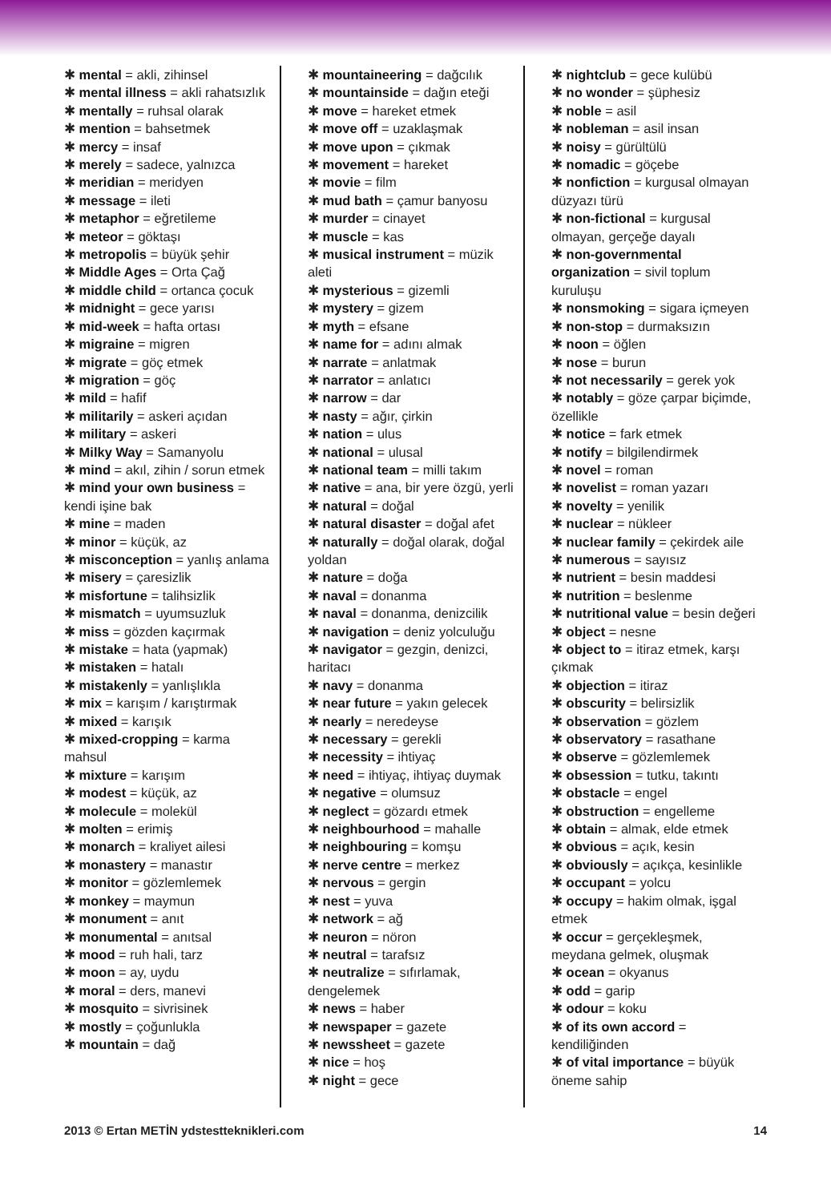✱ mental = akli, zihinsel
✱ mental illness = akli rahatsızlık
✱ mentally = ruhsal olarak
✱ mention = bahsetmek
✱ mercy = insaf
✱ merely = sadece, yalnızca
✱ meridian = meridyen
✱ message = ileti
✱ metaphor = eğretileme
✱ meteor = göktaşı
✱ metropolis = büyük şehir
✱ Middle Ages = Orta Çağ
✱ middle child = ortanca çocuk
✱ midnight = gece yarısı
✱ mid-week = hafta ortası
✱ migraine = migren
✱ migrate = göç etmek
✱ migration = göç
✱ mild = hafif
✱ militarily = askeri açıdan
✱ military = askeri
✱ Milky Way = Samanyolu
✱ mind = akıl, zihin / sorun etmek
✱ mind your own business = kendi işine bak
✱ mine = maden
✱ minor = küçük, az
✱ misconception = yanlış anlama
✱ misery = çaresizlik
✱ misfortune = talihsizlik
✱ mismatch = uyumsuzluk
✱ miss = gözden kaçırmak
✱ mistake = hata (yapmak)
✱ mistaken = hatalı
✱ mistakenly = yanlışlıkla
✱ mix = karışım / karıştırmak
✱ mixed = karışık
✱ mixed-cropping = karma mahsul
✱ mixture = karışım
✱ modest = küçük, az
✱ molecule = molekül
✱ molten = erimiş
✱ monarch = kraliyet ailesi
✱ monastery = manastır
✱ monitor = gözlemlemek
✱ monkey = maymun
✱ monument = anıt
✱ monumental = anıtsal
✱ mood = ruh hali, tarz
✱ moon = ay, uydu
✱ moral = ders, manevi
✱ mosquito = sivrisinek
✱ mostly = çoğunlukla
✱ mountain = dağ
✱ mountaineering = dağcılık
✱ mountainside = dağın eteği
✱ move = hareket etmek
✱ move off = uzaklaşmak
✱ move upon = çıkmak
✱ movement = hareket
✱ movie = film
✱ mud bath = çamur banyosu
✱ murder = cinayet
✱ muscle = kas
✱ musical instrument = müzik aleti
✱ mysterious = gizemli
✱ mystery = gizem
✱ myth = efsane
✱ name for = adını almak
✱ narrate = anlatmak
✱ narrator = anlatıcı
✱ narrow = dar
✱ nasty = ağır, çirkin
✱ nation = ulus
✱ national = ulusal
✱ national team = milli takım
✱ native = ana, bir yere özgü, yerli
✱ natural = doğal
✱ natural disaster = doğal afet
✱ naturally = doğal olarak, doğal yoldan
✱ nature = doğa
✱ naval = donanma
✱ naval = donanma, denizcilik
✱ navigation = deniz yolculuğu
✱ navigator = gezgin, denizci, haritacı
✱ navy = donanma
✱ near future = yakın gelecek
✱ nearly = neredeyse
✱ necessary = gerekli
✱ necessity = ihtiyaç
✱ need = ihtiyaç, ihtiyaç duymak
✱ negative = olumsuz
✱ neglect = gözardı etmek
✱ neighbourhood = mahalle
✱ neighbouring = komşu
✱ nerve centre = merkez
✱ nervous = gergin
✱ nest = yuva
✱ network = ağ
✱ neuron = nöron
✱ neutral = tarafsız
✱ neutralize = sıfırlamak, dengelemek
✱ news = haber
✱ newspaper = gazete
✱ newssheet = gazete
✱ nice = hoş
✱ night = gece
✱ nightclub = gece kulübü
✱ no wonder = şüphesiz
✱ noble = asil
✱ nobleman = asil insan
✱ noisy = gürültülü
✱ nomadic = göçebe
✱ nonfiction = kurgusal olmayan düzyazı türü
✱ non-fictional = kurgusal olmayan, gerçeğe dayalı
✱ non-governmental organization = sivil toplum kuruluşu
✱ nonsmoking = sigara içmeyen
✱ non-stop = durmaksızın
✱ noon = öğlen
✱ nose = burun
✱ not necessarily = gerek yok
✱ notably = göze çarpar biçimde, özellikle
✱ notice = fark etmek
✱ notify = bilgilendirmek
✱ novel = roman
✱ novelist = roman yazarı
✱ novelty = yenilik
✱ nuclear = nükleer
✱ nuclear family = çekirdek aile
✱ numerous = sayısız
✱ nutrient = besin maddesi
✱ nutrition = beslenme
✱ nutritional value = besin değeri
✱ object = nesne
✱ object to = itiraz etmek, karşı çıkmak
✱ objection = itiraz
✱ obscurity = belirsizlik
✱ observation = gözlem
✱ observatory = rasathane
✱ observe = gözlemlemek
✱ obsession = tutku, takıntı
✱ obstacle = engel
✱ obstruction = engelleme
✱ obtain = almak, elde etmek
✱ obvious = açık, kesin
✱ obviously = açıkça, kesinlikle
✱ occupant = yolcu
✱ occupy = hakim olmak, işgal etmek
✱ occur = gerçekleşmek, meydana gelmek, oluşmak
✱ ocean = okyanus
✱ odd = garip
✱ odour = koku
✱ of its own accord = kendiliğinden
✱ of vital importance = büyük öneme sahip
2013 © Ertan METİN ydstestteknikleri.com 14